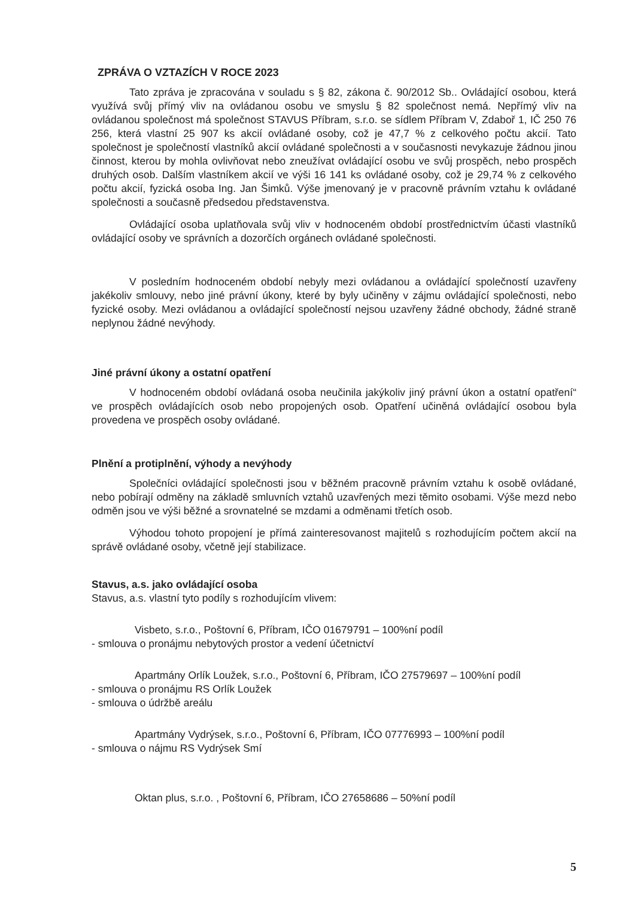ZPRÁVA O VZTAZÍCH V ROCE 2023
Tato zpráva je zpracována v souladu s § 82, zákona č. 90/2012 Sb.. Ovládající osobou, která využívá svůj přímý vliv na ovládanou osobu ve smyslu § 82 společnost nemá. Nepřímý vliv na ovládanou společnost má společnost STAVUS Příbram, s.r.o. se sídlem Příbram V, Zdaboř 1, IČ 250 76 256, která vlastní 25 907 ks akcií ovládané osoby, což je 47,7 % z celkového počtu akcií. Tato společnost je společností vlastníků akcií ovládané společnosti a v současnosti nevykazuje žádnou jinou činnost, kterou by mohla ovlivňovat nebo zneužívat ovládající osobu ve svůj prospěch, nebo prospěch druhých osob. Dalším vlastníkem akcií ve výši 16 141 ks ovládané osoby, což je 29,74 % z celkového počtu akcií, fyzická osoba Ing. Jan Šimků. Výše jmenovaný je v pracovně právním vztahu k ovládané společnosti a současně předsedou představenstva.
Ovládající osoba uplatňovala svůj vliv v hodnoceném období prostřednictvím účasti vlastníků ovládající osoby ve správních a dozorčích orgánech ovládané společnosti.
V posledním hodnoceném období nebyly mezi ovládanou a ovládající společností uzavřeny jakékoliv smlouvy, nebo jiné právní úkony, které by byly učiněny v zájmu ovládající společnosti, nebo fyzické osoby. Mezi ovládanou a ovládající společností nejsou uzavřeny žádné obchody, žádné straně neplynou žádné nevýhody.
Jiné právní úkony a ostatní opatření
V hodnoceném období ovládaná osoba neučinila jakýkoliv jiný právní úkon a ostatní opatření“ ve prospěch ovládajících osob nebo propojených osob. Opatření učiněná ovládající osobou byla provedena ve prospěch osoby ovládané.
Plnění a protiplnění, výhody a nevýhody
Společníci ovládající společnosti jsou v běžném pracovně právním vztahu k osobě ovládané, nebo pobírají odměny na základě smluvních vztahů uzavřených mezi těmito osobami. Výše mezd nebo odměn jsou ve výši běžné a srovnatelné se mzdami a odměnami třetích osob.
Výhodou tohoto propojení je přímá zainteresovanost majitelů s rozhodujícím počtem akcií na správě ovládané osoby, včetně její stabilizace.
Stavus, a.s. jako ovládající osoba
Stavus, a.s. vlastní tyto podíly s rozhodujícím vlivem:
Visbeto, s.r.o., Poštovní 6, Příbram, IČO 01679791 – 100%ní podíl
- smlouva o pronájmu nebytových prostor a vedení účetnictví
Apartmány Orlík Loužek, s.r.o., Poštovní 6, Příbram, IČO 27579697 – 100%ní podíl
- smlouva o pronájmu RS Orlík Loužek
- smlouva o údržbě areálu
Apartmány Vydrýsek, s.r.o., Poštovní 6, Příbram, IČO 07776993 – 100%ní podíl
- smlouva o nájmu RS Vydrýsek Smí
Oktan plus, s.r.o. , Poštovní 6, Příbram, IČO 27658686 – 50%ní podíl
5